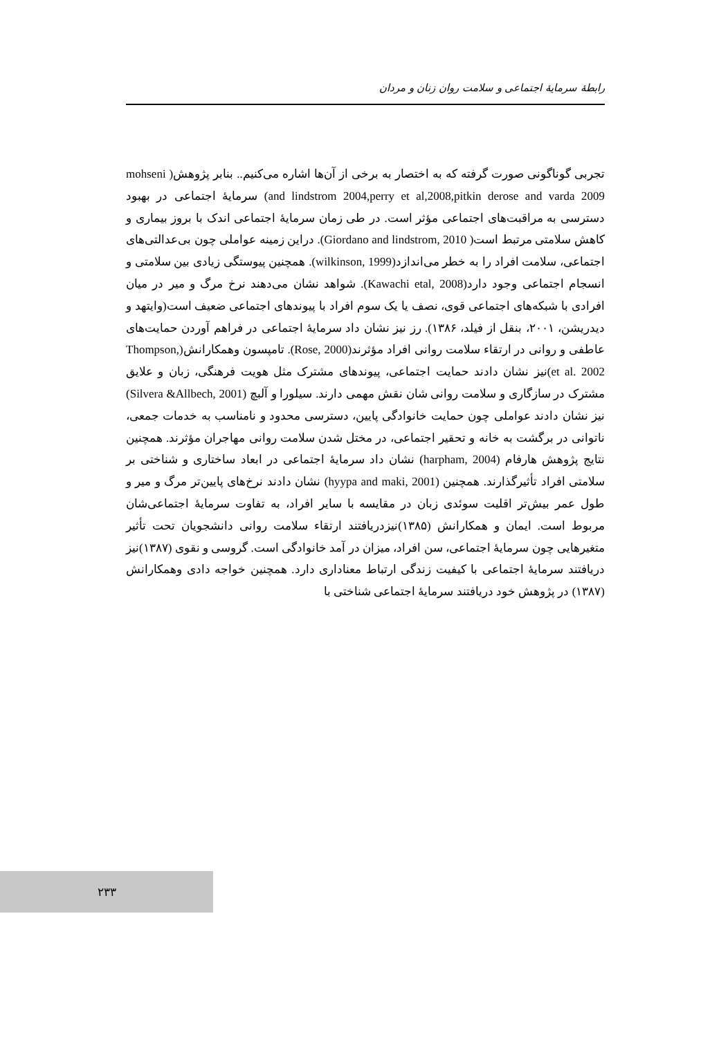رابطهٔ سرمایهٔ اجتماعی و سلامت روان زنان و مردان
تجربی گوناگونی صورت گرفته که به اختصار به برخی از آن‌ها اشاره می‌کنیم.. بنابر پژوهش( mohseni and lindstrom 2004,perry et al,2008,pitkin derose and varda 2009) سرمایهٔ اجتماعی در بهبود دسترسی به مراقبت‌های اجتماعی مؤثر است. در طی زمان سرمایهٔ اجتماعی اندک با بروز بیماری و کاهش سلامتی مرتبط است( Giordano and lindstrom, 2010). دراین زمینه عواملی چون بی‌عدالتی‌های اجتماعی، سلامت افراد را به خطر می‌اندازد(wilkinson, 1999). همچنین پیوستگی زیادی بین سلامتی و انسجام اجتماعی وجود دارد(Kawachi etal, 2008). شواهد نشان می‌دهند نرخ مرگ و میر در میان افرادی با شبکه‌های اجتماعی قوی، نصف یا یک سوم افراد با پیوندهای اجتماعی ضعیف است(وایتهد و دیدریشن، ۲۰۰۱، بنقل از فیلد، ۱۳۸۶). رز نیز نشان داد سرمایهٔ اجتماعی در فراهم آوردن حمایت‌های عاطفی و روانی در ارتقاء سلامت روانی افراد مؤثرند(Rose, 2000). تامپسون وهمکارانش(Thompson, et al. 2002)نیز نشان دادند حمایت اجتماعی، پیوندهای مشترک مثل هویت فرهنگی، زبان و علایق مشترک در سازگاری و سلامت روانی شان نقش مهمی دارند. سیلورا و آلبچ (Silvera &Allbech, 2001) نیز نشان دادند عواملی چون حمایت خانوادگی پایین، دسترسی محدود و نامناسب به خدمات جمعی، ناتوانی در برگشت به خانه و تحقیر اجتماعی، در مختل شدن سلامت روانی مهاجران مؤثرند. همچنین نتایج پژوهش هارفام (harpham, 2004) نشان داد سرمایهٔ اجتماعی در ابعاد ساختاری و شناختی بر سلامتی افراد تأثیرگذارند. همچنین (hyypa and maki, 2001) نشان دادند نرخ‌های پایین‌تر مرگ و میر و طول عمر بیش‌تر اقلیت سوئدی زبان در مقایسه با سایر افراد، به تفاوت سرمایهٔ اجتماعی‌شان مربوط است. ایمان و همکارانش (۱۳۸۵)نیزدریافتند ارتقاء سلامت روانی دانشجویان تحت تأثیر متغیرهایی چون سرمایهٔ اجتماعی، سن افراد، میزان در آمد خانوادگی است. گروسی و نقوی (۱۳۸۷)نیز دریافتند سرمایهٔ اجتماعی با کیفیت زندگی ارتباط معناداری دارد. همچنین خواجه دادی وهمکارانش (۱۳۸۷) در پژوهش خود دریافتند سرمایهٔ اجتماعی شناختی با
۲۳۳